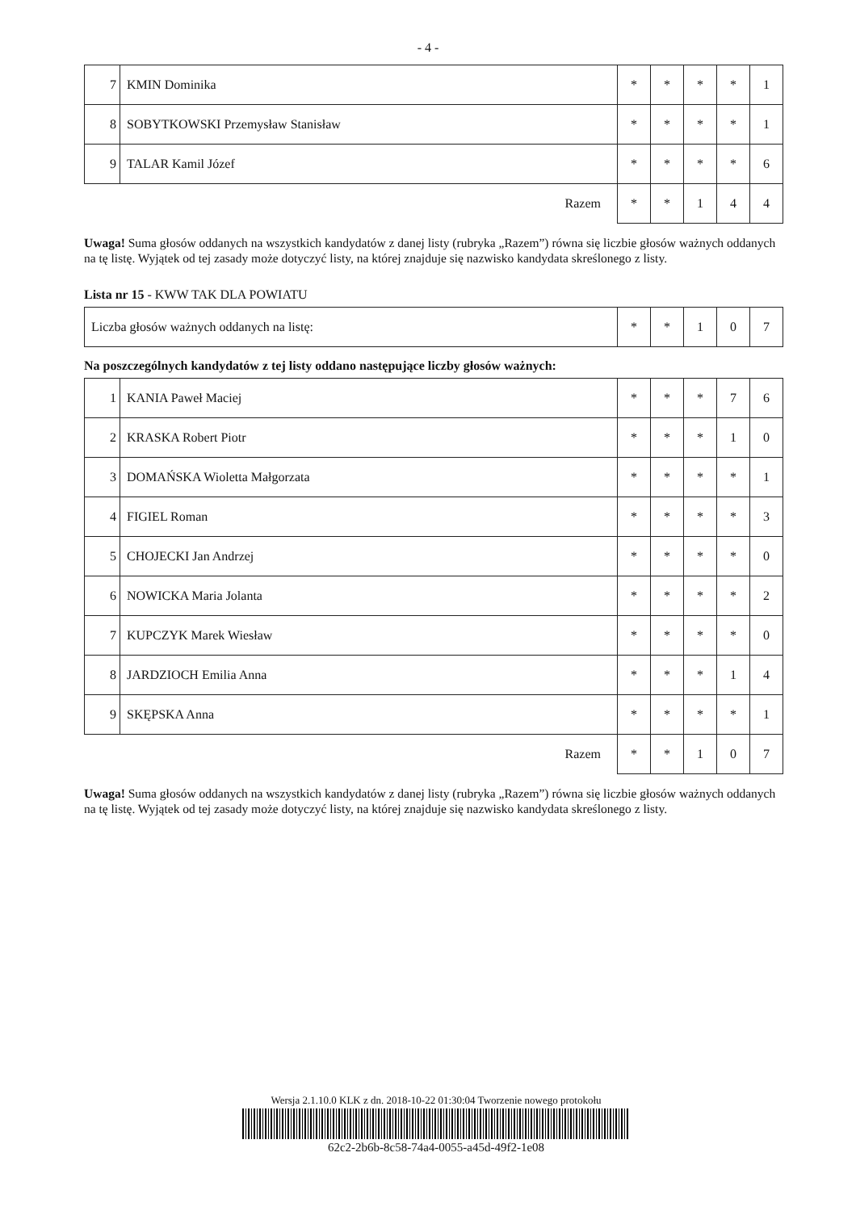- 4 -
| 7 | KMIN Dominika | * | * | * | * | 1 |
| 8 | SOBYTKOWSKI Przemysław Stanisław | * | * | * | * | 1 |
| 9 | TALAR Kamil Józef | * | * | * | * | 6 |
| Razem | | * | * | 1 | 4 | 4 |
Uwaga! Suma głosów oddanych na wszystkich kandydatów z danej listy (rubryka „Razem”) równa się liczbie głosów ważnych oddanych na tę listę. Wyjątek od tej zasady może dotyczyć listy, na której znajduje się nazwisko kandydata skreślonego z listy.
Lista nr 15 - KWW TAK DLA POWIATU
| Liczba głosów ważnych oddanych na listę: | * | * | 1 | 0 | 7 |
Na poszczególnych kandydatów z tej listy oddano następujące liczby głosów ważnych:
| 1 | KANIA Paweł Maciej | * | * | * | 7 | 6 |
| 2 | KRASKA Robert Piotr | * | * | * | 1 | 0 |
| 3 | DOMAŃSKA Wioletta Małgorzata | * | * | * | * | 1 |
| 4 | FIGIEL Roman | * | * | * | * | 3 |
| 5 | CHOJECKI Jan Andrzej | * | * | * | * | 0 |
| 6 | NOWICKA Maria Jolanta | * | * | * | * | 2 |
| 7 | KUPCZYK Marek Wiesław | * | * | * | * | 0 |
| 8 | JARDZIOCH Emilia Anna | * | * | * | 1 | 4 |
| 9 | SKĘPSKA Anna | * | * | * | * | 1 |
| Razem | | * | * | 1 | 0 | 7 |
Uwaga! Suma głosów oddanych na wszystkich kandydatów z danej listy (rubryka „Razem”) równa się liczbie głosów ważnych oddanych na tę listę. Wyjątek od tej zasady może dotyczyć listy, na której znajduje się nazwisko kandydata skreślonego z listy.
Wersja 2.1.10.0 KLK z dn. 2018-10-22 01:30:04 Tworzenie nowego protokołu
62c2-2b6b-8c58-74a4-0055-a45d-49f2-1e08